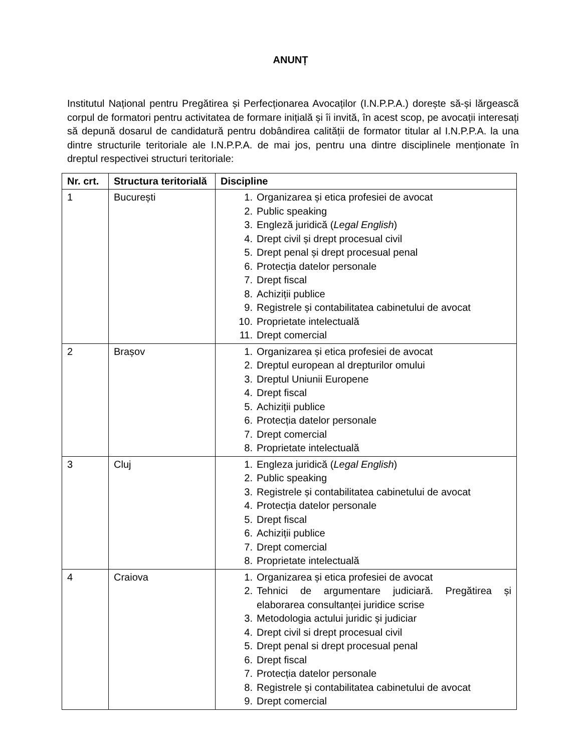ANUNȚ
Institutul Național pentru Pregătirea și Perfecționarea Avocaților (I.N.P.P.A.) dorește să-și lărgească corpul de formatori pentru activitatea de formare inițială și îi invită, în acest scop, pe avocații interesați să depună dosarul de candidatură pentru dobândirea calității de formator titular al I.N.P.P.A. la una dintre structurile teritoriale ale I.N.P.P.A. de mai jos, pentru una dintre disciplinele menționate în dreptul respectivei structuri teritoriale:
| Nr. crt. | Structura teritorială | Discipline |
| --- | --- | --- |
| 1 | București | 1. Organizarea și etica profesiei de avocat 2. Public speaking 3. Engleză juridică ( Legal English ) 4. Drept civil și drept procesual civil 5. Drept penal și drept procesual penal 6. Protecția datelor personale 7. Drept fiscal 8. Achiziții publice 9. Registrele și contabilitatea cabinetului de avocat 10. Proprietate intelectuală 11. Drept comercial |
| 2 | Brașov | 1. Organizarea și etica profesiei de avocat 2. Dreptul european al drepturilor omului 3. Dreptul Uniunii Europene 4. Drept fiscal 5. Achiziții publice 6. Protecția datelor personale 7. Drept comercial 8. Proprietate intelectuală |
| 3 | Cluj | 1. Engleza juridică ( Legal English ) 2. Public speaking 3. Registrele și contabilitatea cabinetului de avocat 4. Protecția datelor personale 5. Drept fiscal 6. Achiziții publice 7. Drept comercial 8. Proprietate intelectuală |
| 4 | Craiova | 1. Organizarea și etica profesiei de avocat 2. Tehnici de argumentare judiciară. Pregătirea și elaborarea consultanței juridice scrise 3. Metodologia actului juridic și judiciar 4. Drept civil si drept procesual civil 5. Drept penal si drept procesual penal 6. Drept fiscal 7. Protecția datelor personale 8. Registrele și contabilitatea cabinetului de avocat 9. Drept comercial |